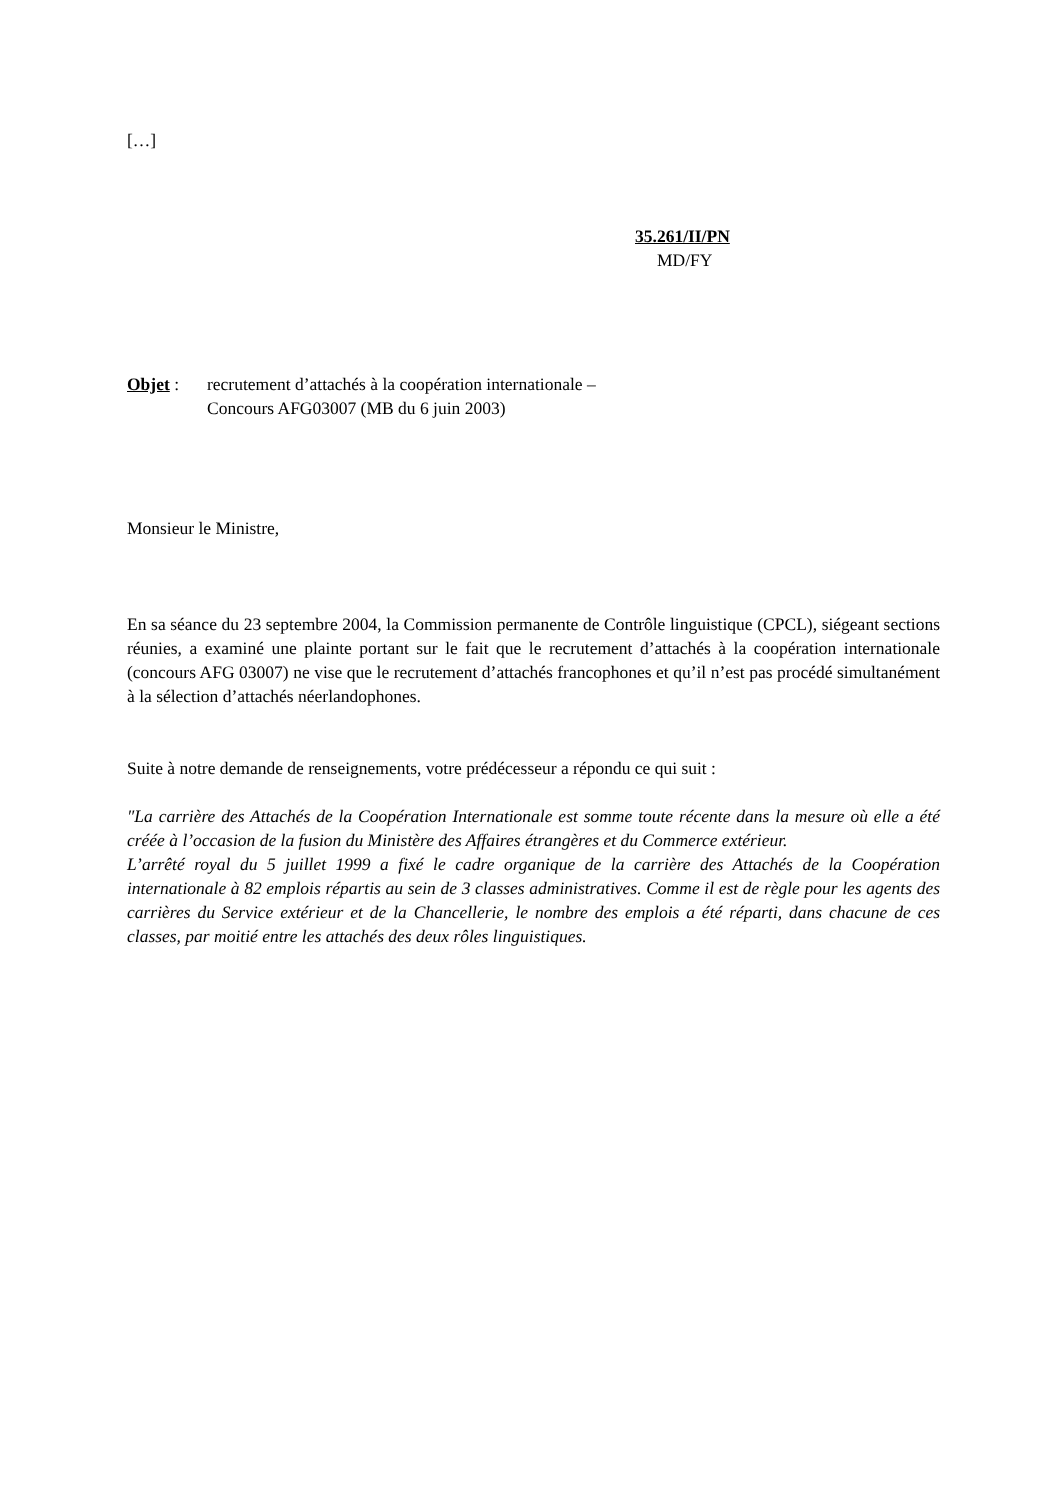[…]
35.261/II/PN
MD/FY
Objet : recrutement d’attachés à la coopération internationale –
Concours AFG03007 (MB du 6 juin 2003)
Monsieur le Ministre,
En sa séance du 23 septembre 2004, la Commission permanente de Contrôle linguistique (CPCL), siégeant sections réunies, a examiné une plainte portant sur le fait que le recrutement d’attachés à la coopération internationale (concours AFG 03007) ne vise que le recrutement d’attachés francophones et qu’il n’est pas procédé simultanément à la sélection d’attachés néerlandophones.
Suite à notre demande de renseignements, votre prédécesseur a répondu ce qui suit :
″La carrière des Attachés de la Coopération Internationale est somme toute récente dans la mesure où elle a été créée à l’occasion de la fusion du Ministère des Affaires étrangères et du Commerce extérieur.
L’arrêté royal du 5 juillet 1999 a fixé le cadre organique de la carrière des Attachés de la Coopération internationale à 82 emplois répartis au sein de 3 classes administratives. Comme il est de règle pour les agents des carrières du Service extérieur et de la Chancellerie, le nombre des emplois a été réparti, dans chacune de ces classes, par moitié entre les attachés des deux rôles linguistiques.